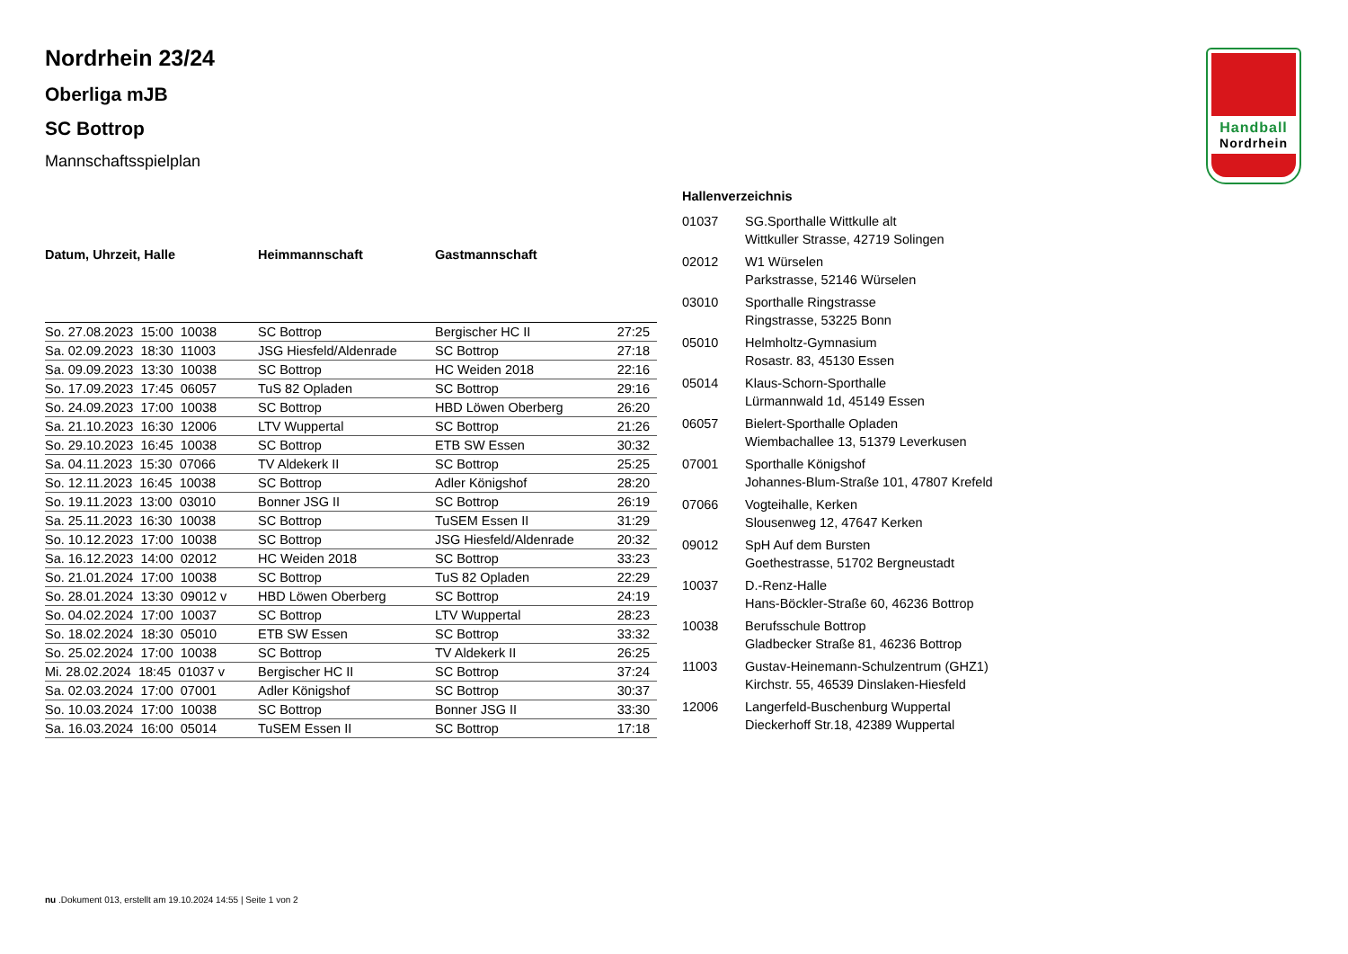Handball
Nordrhein
Nordrhein 23/24
Oberliga mJB
SC Bottrop
Mannschaftsspielplan
| Datum, Uhrzeit, Halle | Heimmannschaft | Gastmannschaft | |
| --- | --- | --- | --- |
| So. 27.08.2023 15:00 10038 | SC Bottrop | Bergischer HC II | 27:25 |
| Sa. 02.09.2023 18:30 11003 | JSG Hiesfeld/Aldenrade | SC Bottrop | 27:18 |
| Sa. 09.09.2023 13:30 10038 | SC Bottrop | HC Weiden 2018 | 22:16 |
| So. 17.09.2023 17:45 06057 | TuS 82 Opladen | SC Bottrop | 29:16 |
| So. 24.09.2023 17:00 10038 | SC Bottrop | HBD Löwen Oberberg | 26:20 |
| Sa. 21.10.2023 16:30 12006 | LTV Wuppertal | SC Bottrop | 21:26 |
| So. 29.10.2023 16:45 10038 | SC Bottrop | ETB SW Essen | 30:32 |
| Sa. 04.11.2023 15:30 07066 | TV Aldekerk II | SC Bottrop | 25:25 |
| So. 12.11.2023 16:45 10038 | SC Bottrop | Adler Königshof | 28:20 |
| So. 19.11.2023 13:00 03010 | Bonner JSG II | SC Bottrop | 26:19 |
| Sa. 25.11.2023 16:30 10038 | SC Bottrop | TuSEM Essen II | 31:29 |
| So. 10.12.2023 17:00 10038 | SC Bottrop | JSG Hiesfeld/Aldenrade | 20:32 |
| Sa. 16.12.2023 14:00 02012 | HC Weiden 2018 | SC Bottrop | 33:23 |
| So. 21.01.2024 17:00 10038 | SC Bottrop | TuS 82 Opladen | 22:29 |
| So. 28.01.2024 13:30 09012 v | HBD Löwen Oberberg | SC Bottrop | 24:19 |
| So. 04.02.2024 17:00 10037 | SC Bottrop | LTV Wuppertal | 28:23 |
| So. 18.02.2024 18:30 05010 | ETB SW Essen | SC Bottrop | 33:32 |
| So. 25.02.2024 17:00 10038 | SC Bottrop | TV Aldekerk II | 26:25 |
| Mi. 28.02.2024 18:45 01037 v | Bergischer HC II | SC Bottrop | 37:24 |
| Sa. 02.03.2024 17:00 07001 | Adler Königshof | SC Bottrop | 30:37 |
| So. 10.03.2024 17:00 10038 | SC Bottrop | Bonner JSG II | 33:30 |
| Sa. 16.03.2024 16:00 05014 | TuSEM Essen II | SC Bottrop | 17:18 |
Hallenverzeichnis
| 01037 | SG.Sporthalle Wittkulle alt Wittkuller Strasse, 42719 Solingen |
| 02012 | W1 Würselen Parkstrasse, 52146 Würselen |
| 03010 | Sporthalle Ringstrasse Ringstrasse, 53225 Bonn |
| 05010 | Helmholtz-Gymnasium Rosastr. 83, 45130 Essen |
| 05014 | Klaus-Schorn-Sporthalle Lürmannwald 1d, 45149 Essen |
| 06057 | Bielert-Sporthalle Opladen Wiembachallee 13, 51379 Leverkusen |
| 07001 | Sporthalle Königshof Johannes-Blum-Straße 101, 47807 Krefeld |
| 07066 | Vogteihalle, Kerken Slousenweg 12, 47647 Kerken |
| 09012 | SpH Auf dem Bursten Goethestrasse, 51702 Bergneustadt |
| 10037 | D.-Renz-Halle Hans-Böckler-Straße 60, 46236 Bottrop |
| 10038 | Berufsschule Bottrop Gladbecker Straße 81, 46236 Bottrop |
| 11003 | Gustav-Heinemann-Schulzentrum (GHZ1) Kirchstr. 55, 46539 Dinslaken-Hiesfeld |
| 12006 | Langerfeld-Buschenburg Wuppertal Dieckerhoff Str.18, 42389 Wuppertal |
nu .Dokument 013, erstellt am 19.10.2024 14:55 | Seite 1 von 2